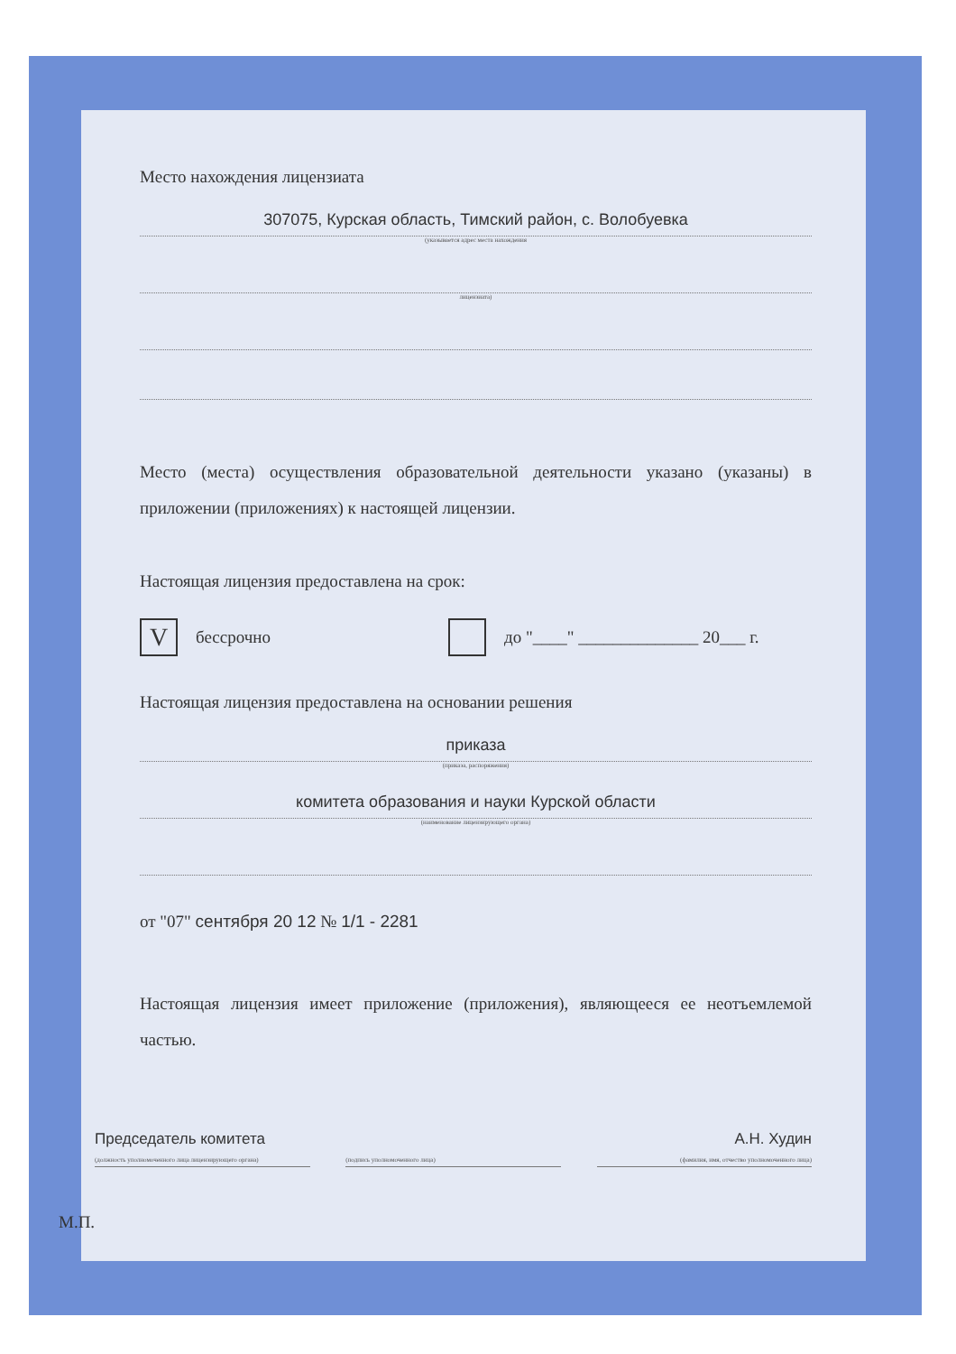Место нахождения лицензиата
307075, Курская область, Тимский район, с. Волобуевка
(указывается адрес места нахождения
лицензиата)
Место (места) осуществления образовательной деятельности указано (указаны) в приложении (приложениях) к настоящей лицензии.
Настоящая лицензия предоставлена на срок:
Vбессрочно до "____" ______________ 20___ г.
Настоящая лицензия предоставлена на основании решения
приказа
(приказа, распоряжения)
комитета образования и науки Курской области
(наименование лицензирующего органа)
от "07" сентября 20 12 № 1/1 - 2281
Настоящая лицензия имеет приложение (приложения), являющееся ее неотъемлемой частью.
Председатель комитета
(должность уполномоченного лица лицензирующего органа)
(подпись уполномоченного лица)
А.Н. Худин
(фамилия, имя, отчество уполномоченного лица)
М.П.